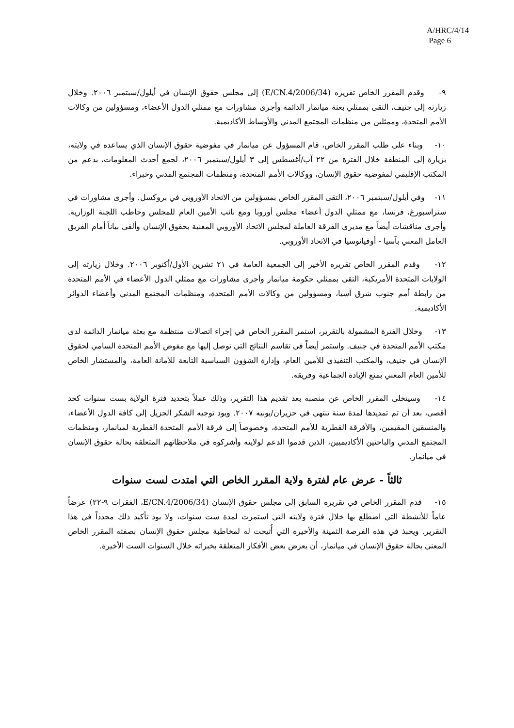A/HRC/4/14
Page 6
٩- وقدم المقرر الخاص تقريره (E/CN.4/2006/34) إلى مجلس حقوق الإنسان في أيلول/سبتمبر ٢٠٠٦. وخلال زيارته إلى جنيف، التقى بممثلي بعثة ميانمار الدائمة وأجرى مشاورات مع ممثلي الدول الأعضاء، ومسؤولين من وكالات الأمم المتحدة، وممثلين من منظمات المجتمع المدني والأوساط الأكاديمية.
١٠- وبناء على طلب المقرر الخاص، قام المسؤول عن ميانمار في مفوضية حقوق الإنسان الذي يساعده في ولايته، بزيارة إلى المنطقة خلال الفترة من ٢٢ آب/أغسطس إلى ٣ أيلول/سبتمبر ٢٠٠٦، لجمع أحدث المعلومات، بدعم من المكتب الإقليمي لمفوضية حقوق الإنسان، ووكالات الأمم المتحدة، ومنظمات المجتمع المدني وخبراء.
١١- وفي أيلول/سبتمبر ٢٠٠٦، التقى المقرر الخاص بمسؤولين من الاتحاد الأوروبي في بروكسل. وأجرى مشاورات في ستراسبورغ، فرنسا، مع ممثلي الدول أعضاء مجلس أوروبا ومع نائب الأمين العام للمجلس وخاطب اللجنة الوزارية. وأجرى مناقشات أيضاً مع مديري الفرقة العاملة لمجلس الاتحاد الأوروبي المعنية بحقوق الإنسان وألقى بياناً أمام الفريق العامل المعني بآسيا - أوقيانوسيا في الاتحاد الأوروبي.
١٢- وقدم المقرر الخاص تقريره الأخير إلى الجمعية العامة في ٢١ تشرين الأول/أكتوبر ٢٠٠٦. وخلال زيارته إلى الولايات المتحدة الأمريكية، التقى بممثلي حكومة ميانمار وأجرى مشاورات مع ممثلي الدول الأعضاء في الأمم المتحدة من رابطة أمم جنوب شرق آسيا، ومسؤولين من وكالات الأمم المتحدة، ومنظمات المجتمع المدني وأعضاء الدوائر الأكاديمية.
١٣- وخلال الفترة المشمولة بالتقرير، استمر المقرر الخاص في إجراء اتصالات منتظمة مع بعثة ميانمار الدائمة لدى مكتب الأمم المتحدة في جنيف. واستمر أيضاً في تقاسم النتائج التي توصل إليها مع مفوض الأمم المتحدة السامي لحقوق الإنسان في جنيف، والمكتب التنفيذي للأمين العام، وإدارة الشؤون السياسية التابعة للأمانة العامة، والمستشار الخاص للأمين العام المعني بمنع الإبادة الجماعية وفريقه.
١٤- وسيتخلى المقرر الخاص عن منصبه بعد تقديم هذا التقرير، وذلك عملاً بتحديد فترة الولاية بست سنوات كحد أقصى، بعد أن تم تمديدها لمدة سنة تنتهي في حزيران/يونيه ٢٠٠٧. ويود توجيه الشكر الجزيل إلى كافة الدول الأعضاء، والمنسقين المقيمين، والأفرقة القطرية للأمم المتحدة، وخصوصاً إلى فرقة الأمم المتحدة القطرية لميانمار، ومنظمات المجتمع المدني والباحثين الأكاديميين، الذين قدموا الدعم لولايته وأشركوه في ملاحظاتهم المتعلقة بحالة حقوق الإنسان في ميانمار.
ثالثاً - عرض عام لفترة ولاية المقرر الخاص التي امتدت لست سنوات
١٥- قدم المقرر الخاص في تقريره السابق إلى مجلس حقوق الإنسان (E/CN.4/2006/34، الفقرات ٩-٢٢) عرضاً عاماً للأنشطة التي اضطلع بها خلال فترة ولايته التي استمرت لمدة ست سنوات، ولا يود تأكيد ذلك مجدداً في هذا التقرير. ويحبذ في هذه الفرصة الثمينة والأخيرة التي أُتيحت له لمخاطبة مجلس حقوق الإنسان بصفته المقرر الخاص المعني بحالة حقوق الإنسان في ميانمار، أن يعرض بعض الأفكار المتعلقة بخبراته خلال السنوات الست الأخيرة.